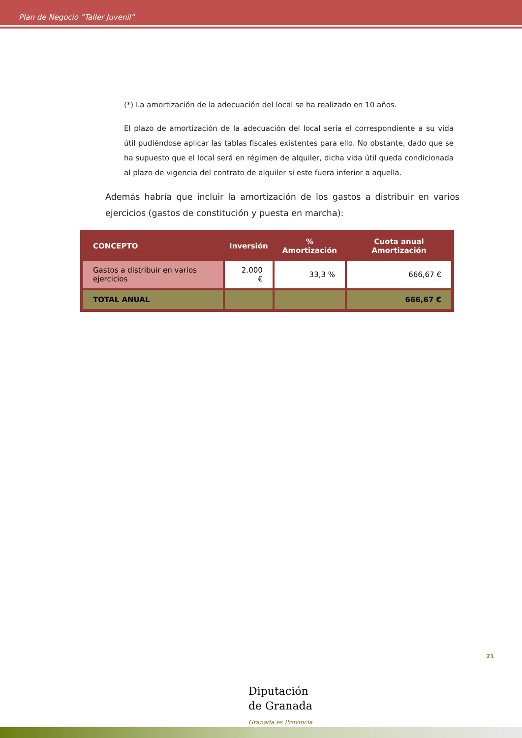Plan de Negocio “Taller Juvenil”
(*) La amortización de la adecuación del local se ha realizado en 10 años.
El plazo de amortización de la adecuación del local sería el correspondiente a su vida útil pudiéndose aplicar las tablas fiscales existentes para ello. No obstante, dado que se ha supuesto que el local será en régimen de alquiler, dicha vida útil queda condicionada al plazo de vigencia del contrato de alquiler si este fuera inferior a aquella.
Además habría que incluir la amortización de los gastos a distribuir en varios ejercicios (gastos de constitución y puesta en marcha):
| CONCEPTO | Inversión | % Amortización | Cuota anual Amortización |
| --- | --- | --- | --- |
| Gastos a distribuir en varios ejercicios | 2.000 € | 33,3 % | 666,67 € |
| TOTAL ANUAL | | | 666,67 € |
21
Diputación
de Granada
Granada es Provincia